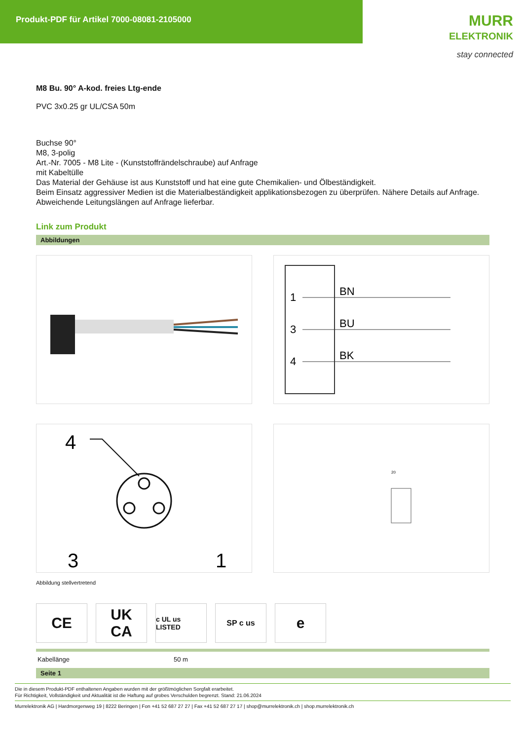Produkt-PDF für Artikel 7000-08081-2105000
MURR
ELEKTRONIK
stay connected
M8 Bu. 90° A-kod. freies Ltg-ende
PVC 3x0.25 gr UL/CSA 50m
Buchse 90°
M8, 3-polig
Art.-Nr. 7005 - M8 Lite - (Kunststoffrändelschraube) auf Anfrage
mit Kabeltülle
Das Material der Gehäuse ist aus Kunststoff und hat eine gute Chemikalien- und Ölbeständigkeit.
Beim Einsatz aggressiver Medien ist die Materialbeständigkeit applikationsbezogen zu überprüfen. Nähere Details auf Anfrage.
Abweichende Leitungslängen auf Anfrage lieferbar.
Link zum Produkt
Abbildungen
1
BN
3
BU
4
BK
4
3
1
20
Abbildung stellvertretend
CE UK
CA
c UL us LISTED
SP c us
e
| Kabellänge | 50 m |
Seite 1
Die in diesem Produkt-PDF enthaltenen Angaben wurden mit der größtmöglichen Sorgfalt erarbeitet.
Für Richtigkeit, Vollständigkeit und Aktualität ist die Haftung auf grobes Verschulden begrenzt. Stand: 21.06.2024
Murrelektronik AG | Hardmorgenweg 19 | 8222 Beringen | Fon +41 52 687 27 27 | Fax +41 52 687 27 17 | shop@murrelektronik.ch | shop.murrelektronik.ch